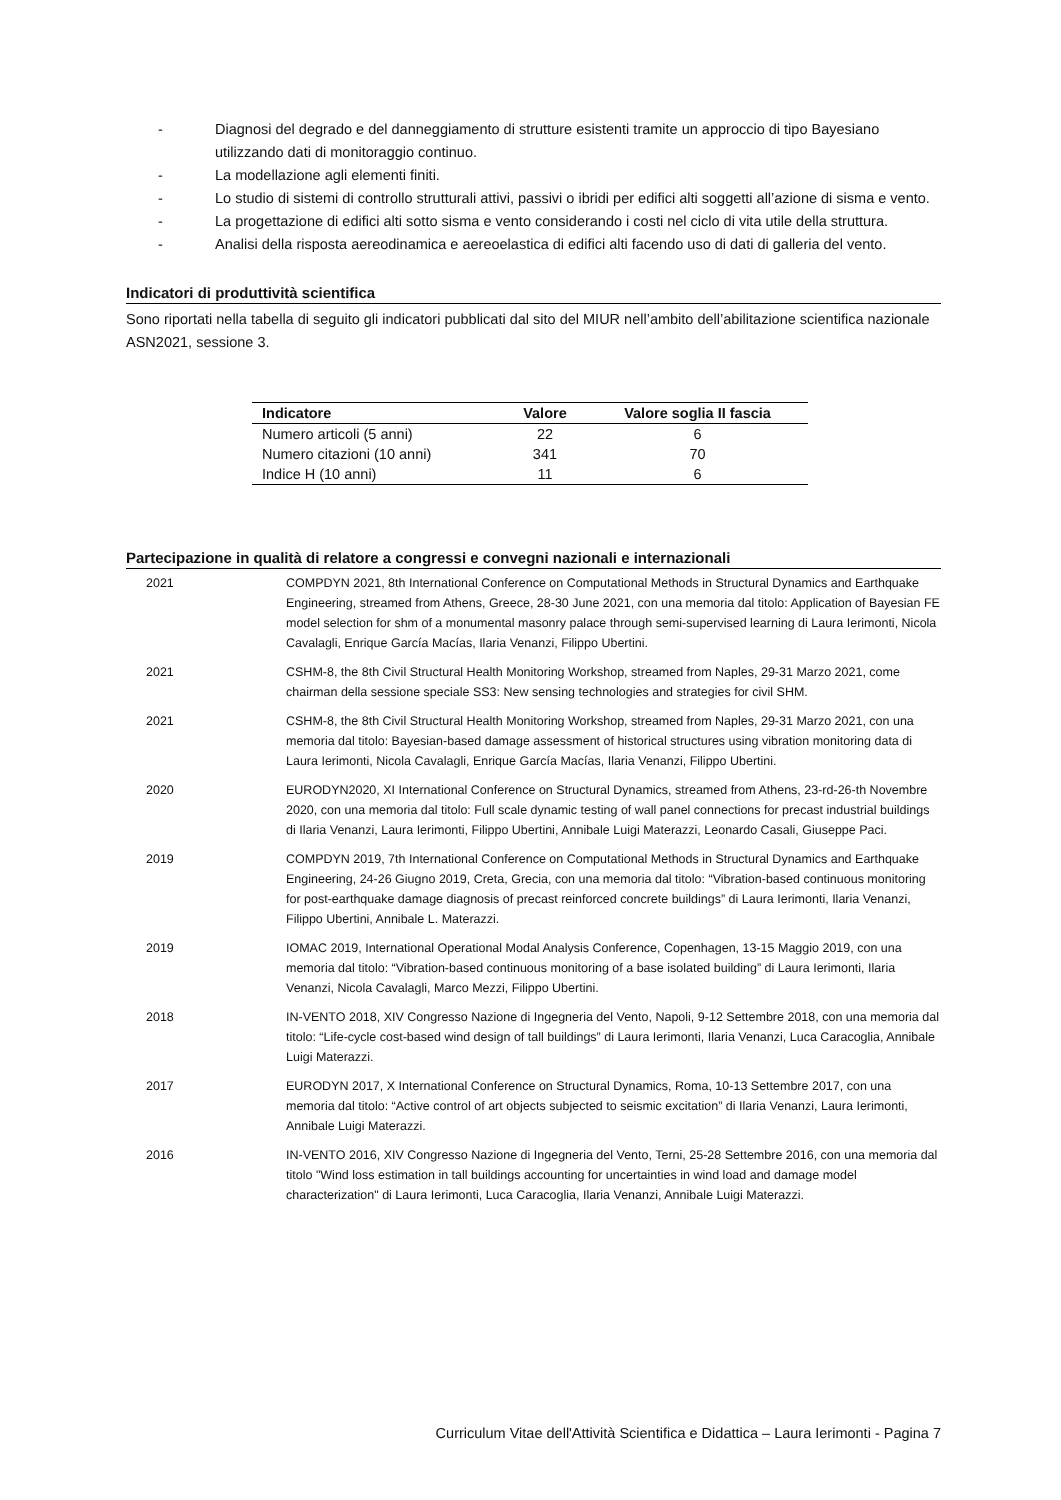- Diagnosi del degrado e del danneggiamento di strutture esistenti tramite un approccio di tipo Bayesiano utilizzando dati di monitoraggio continuo.
- La modellazione agli elementi finiti.
- Lo studio di sistemi di controllo strutturali attivi, passivi o ibridi per edifici alti soggetti all’azione di sisma e vento.
- La progettazione di edifici alti sotto sisma e vento considerando i costi nel ciclo di vita utile della struttura.
- Analisi della risposta aereodinamica e aereoelastica di edifici alti facendo uso di dati di galleria del vento.
Indicatori di produttività scientifica
Sono riportati nella tabella di seguito gli indicatori pubblicati dal sito del MIUR nell’ambito dell’abilitazione scientifica nazionale ASN2021, sessione 3.
| Indicatore | Valore | Valore soglia II fascia |
| --- | --- | --- |
| Numero articoli (5 anni) | 22 | 6 |
| Numero citazioni (10 anni) | 341 | 70 |
| Indice H (10 anni) | 11 | 6 |
Partecipazione in qualità di relatore a congressi e convegni nazionali e internazionali
| 2021 | COMPDYN 2021, 8th International Conference on Computational Methods in Structural Dynamics and Earthquake Engineering, streamed from Athens, Greece, 28-30 June 2021, con una memoria dal titolo: Application of Bayesian FE model selection for shm of a monumental masonry palace through semi-supervised learning di Laura Ierimonti, Nicola Cavalagli, Enrique García Macías, Ilaria Venanzi, Filippo Ubertini. |
| 2021 | CSHM-8, the 8th Civil Structural Health Monitoring Workshop, streamed from Naples, 29-31 Marzo 2021, come chairman della sessione speciale SS3: New sensing technologies and strategies for civil SHM. |
| 2021 | CSHM-8, the 8th Civil Structural Health Monitoring Workshop, streamed from Naples, 29-31 Marzo 2021, con una memoria dal titolo: Bayesian-based damage assessment of historical structures using vibration monitoring data di Laura Ierimonti, Nicola Cavalagli, Enrique García Macías, Ilaria Venanzi, Filippo Ubertini. |
| 2020 | EURODYN2020, XI International Conference on Structural Dynamics, streamed from Athens, 23-rd-26-th Novembre 2020, con una memoria dal titolo: Full scale dynamic testing of wall panel connections for precast industrial buildings di Ilaria Venanzi, Laura Ierimonti, Filippo Ubertini, Annibale Luigi Materazzi, Leonardo Casali, Giuseppe Paci. |
| 2019 | COMPDYN 2019, 7th International Conference on Computational Methods in Structural Dynamics and Earthquake Engineering, 24-26 Giugno 2019, Creta, Grecia, con una memoria dal titolo: “Vibration-based continuous monitoring for post-earthquake damage diagnosis of precast reinforced concrete buildings” di Laura Ierimonti, Ilaria Venanzi, Filippo Ubertini, Annibale L. Materazzi. |
| 2019 | IOMAC 2019, International Operational Modal Analysis Conference, Copenhagen, 13-15 Maggio 2019, con una memoria dal titolo: “Vibration-based continuous monitoring of a base isolated building” di Laura Ierimonti, Ilaria Venanzi, Nicola Cavalagli, Marco Mezzi, Filippo Ubertini. |
| 2018 | IN-VENTO 2018, XIV Congresso Nazione di Ingegneria del Vento, Napoli, 9-12 Settembre 2018, con una memoria dal titolo: “Life-cycle cost-based wind design of tall buildings” di Laura Ierimonti, Ilaria Venanzi, Luca Caracoglia, Annibale Luigi Materazzi. |
| 2017 | EURODYN 2017, X International Conference on Structural Dynamics, Roma, 10-13 Settembre 2017, con una memoria dal titolo: “Active control of art objects subjected to seismic excitation” di Ilaria Venanzi, Laura Ierimonti, Annibale Luigi Materazzi. |
| 2016 | IN-VENTO 2016, XIV Congresso Nazione di Ingegneria del Vento, Terni, 25-28 Settembre 2016, con una memoria dal titolo "Wind loss estimation in tall buildings accounting for uncertainties in wind load and damage model characterization" di Laura Ierimonti, Luca Caracoglia, Ilaria Venanzi, Annibale Luigi Materazzi. |
Curriculum Vitae dell'Attività Scientifica e Didattica – Laura Ierimonti - Pagina 7